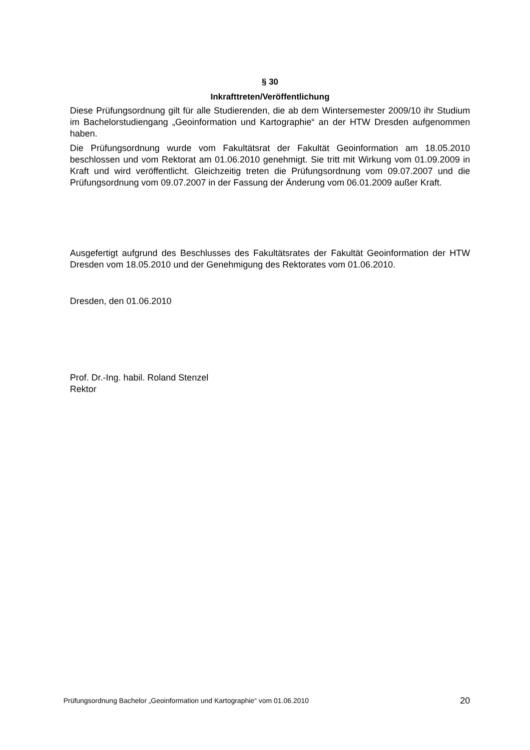§ 30
Inkrafttreten/Veröffentlichung
Diese Prüfungsordnung gilt für alle Studierenden, die ab dem Wintersemester 2009/10 ihr Studium im Bachelorstudiengang „Geoinformation und Kartographie“ an der HTW Dresden aufgenommen haben.
Die Prüfungsordnung wurde vom Fakultätsrat der Fakultät Geoinformation am 18.05.2010 beschlossen und vom Rektorat am 01.06.2010 genehmigt. Sie tritt mit Wirkung vom 01.09.2009 in Kraft und wird veröffentlicht. Gleichzeitig treten die Prüfungsordnung vom 09.07.2007 und die Prüfungsordnung vom 09.07.2007 in der Fassung der Änderung vom 06.01.2009 außer Kraft.
Ausgefertigt aufgrund des Beschlusses des Fakultätsrates der Fakultät Geoinformation der HTW Dresden vom 18.05.2010 und der Genehmigung des Rektorates vom 01.06.2010.
Dresden, den 01.06.2010
Prof. Dr.-Ing. habil. Roland Stenzel
Rektor
Prüfungsordnung Bachelor „Geoinformation und Kartographie“ vom 01.06.2010 20